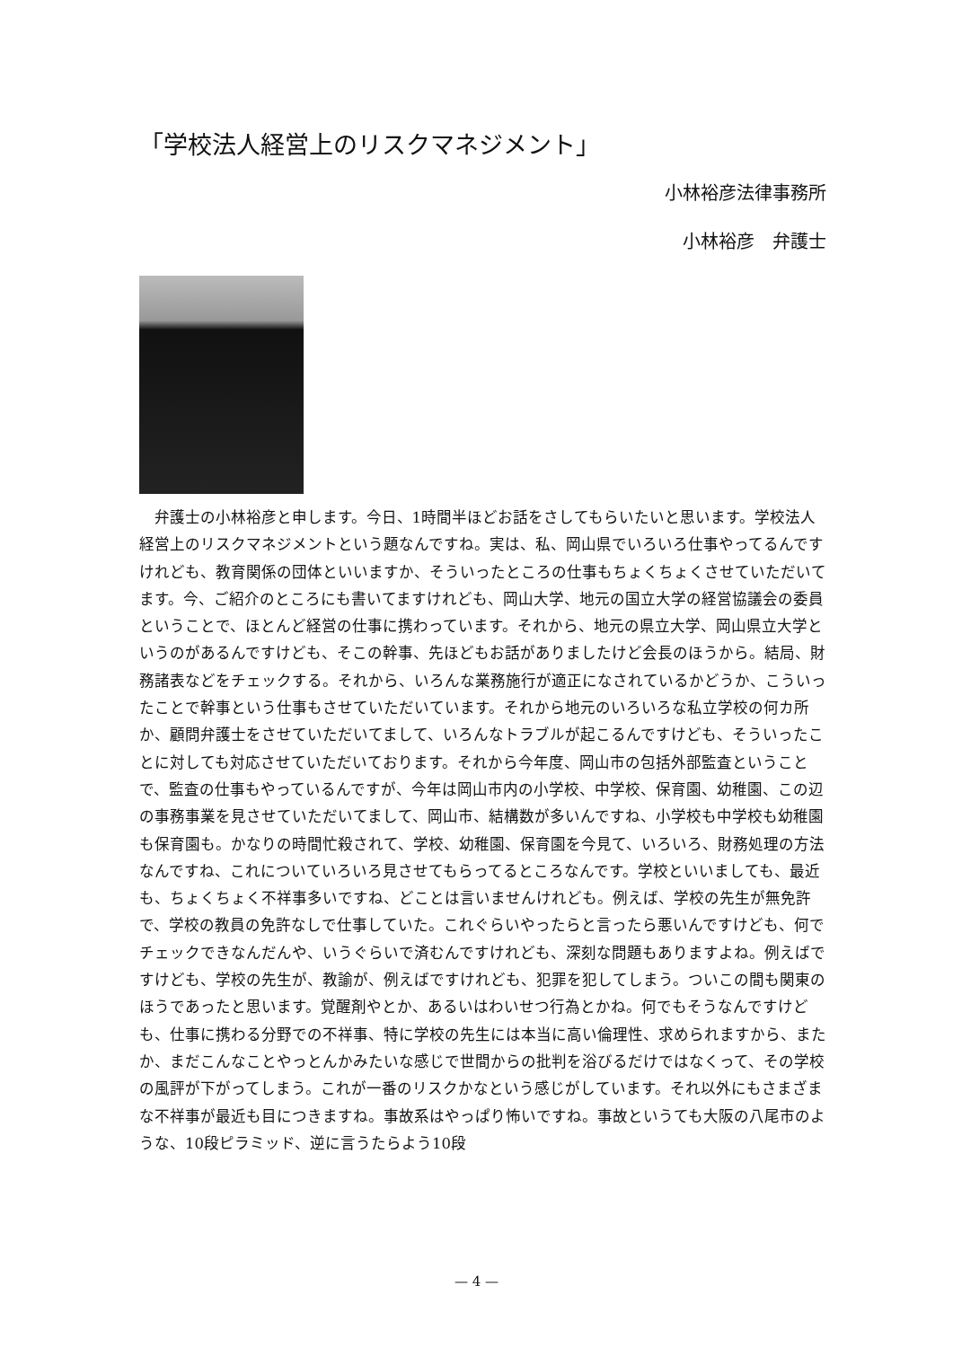「学校法人経営上のリスクマネジメント」
小林裕彦法律事務所
小林裕彦　弁護士
弁護士の小林裕彦と申します。今日、1時間半ほどお話をさしてもらいたいと思います。学校法人経営上のリスクマネジメントという題なんですね。実は、私、岡山県でいろいろ仕事やってるんですけれども、教育関係の団体といいますか、そういったところの仕事もちょくちょくさせていただいてます。今、ご紹介のところにも書いてますけれども、岡山大学、地元の国立大学の経営協議会の委員ということで、ほとんど経営の仕事に携わっています。それから、地元の県立大学、岡山県立大学というのがあるんですけども、そこの幹事、先ほどもお話がありましたけど会長のほうから。結局、財務諸表などをチェックする。それから、いろんな業務施行が適正になされているかどうか、こういったことで幹事という仕事もさせていただいています。それから地元のいろいろな私立学校の何カ所か、顧問弁護士をさせていただいてまして、いろんなトラブルが起こるんですけども、そういったことに対しても対応させていただいております。それから今年度、岡山市の包括外部監査ということで、監査の仕事もやっているんですが、今年は岡山市内の小学校、中学校、保育園、幼稚園、この辺の事務事業を見させていただいてまして、岡山市、結構数が多いんですね、小学校も中学校も幼稚園も保育園も。かなりの時間忙殺されて、学校、幼稚園、保育園を今見て、いろいろ、財務処理の方法なんですね、これについていろいろ見させてもらってるところなんです。学校といいましても、最近も、ちょくちょく不祥事多いですね、どことは言いませんけれども。例えば、学校の先生が無免許で、学校の教員の免許なしで仕事していた。これぐらいやったらと言ったら悪いんですけども、何でチェックできなんだんや、いうぐらいで済むんですけれども、深刻な問題もありますよね。例えばですけども、学校の先生が、教諭が、例えばですけれども、犯罪を犯してしまう。ついこの間も関東のほうであったと思います。覚醒剤やとか、あるいはわいせつ行為とかね。何でもそうなんですけども、仕事に携わる分野での不祥事、特に学校の先生には本当に高い倫理性、求められますから、またか、まだこんなことやっとんかみたいな感じで世間からの批判を浴びるだけではなくって、その学校の風評が下がってしまう。これが一番のリスクかなという感じがしています。それ以外にもさまざまな不祥事が最近も目につきますね。事故系はやっぱり怖いですね。事故というても大阪の八尾市のような、10段ピラミッド、逆に言うたらよう10段
— 4 —